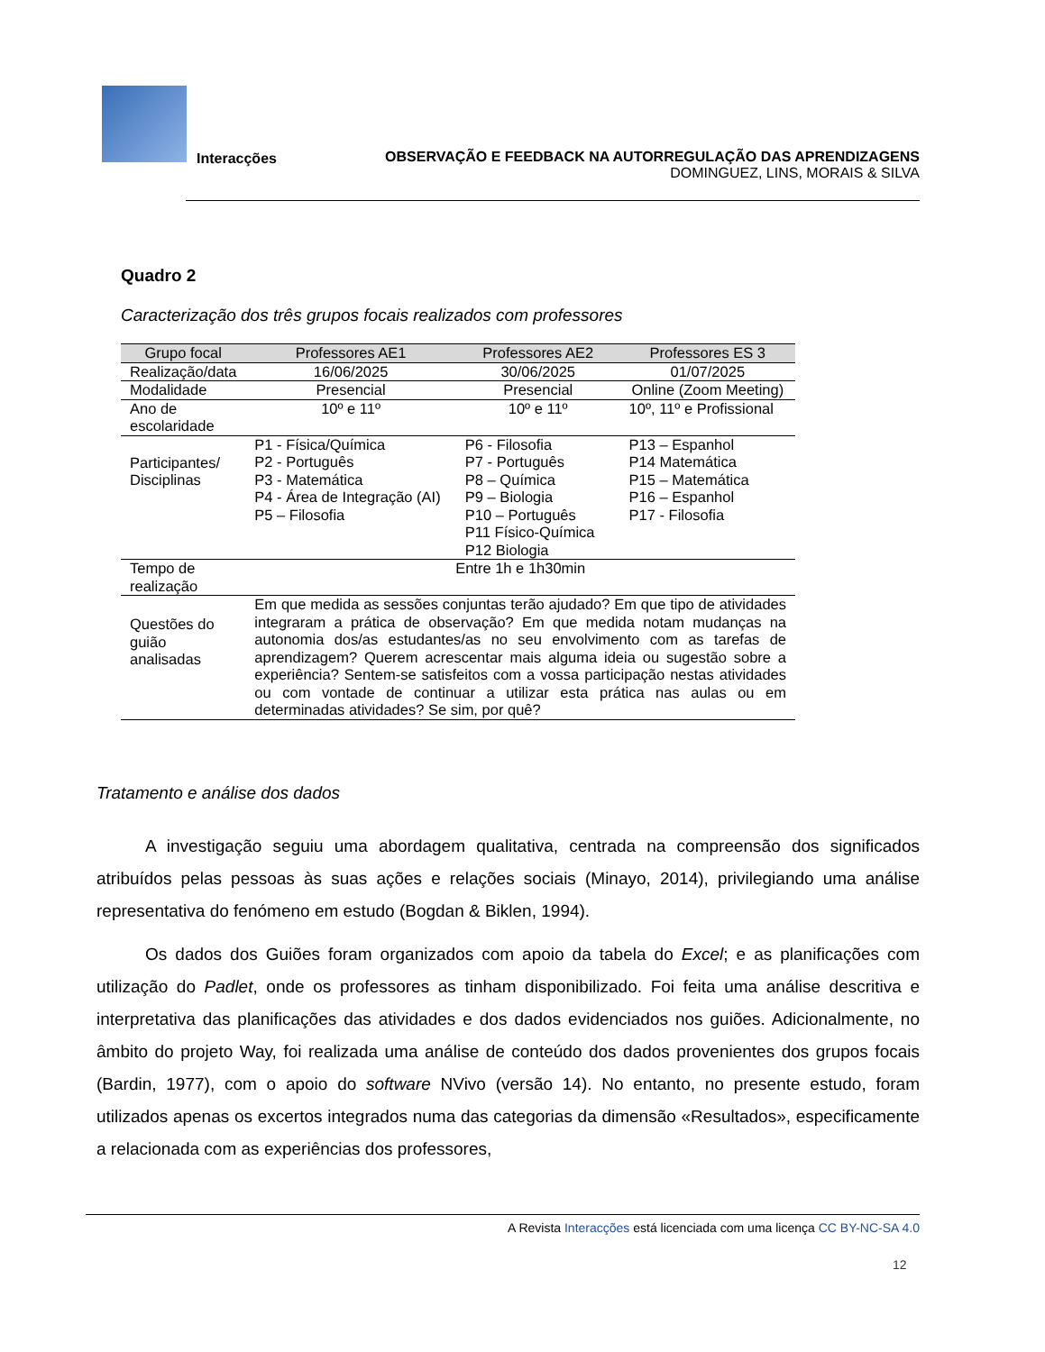Interacções
OBSERVAÇÃO E FEEDBACK NA AUTORREGULAÇÃO DAS APRENDIZAGENS
DOMINGUEZ, LINS, MORAIS & SILVA
Quadro 2
Caracterização dos três grupos focais realizados com professores
| Grupo focal | Professores AE1 | Professores AE2 | Professores ES 3 |
| --- | --- | --- | --- |
| Realização/data | 16/06/2025 | 30/06/2025 | 01/07/2025 |
| Modalidade | Presencial | Presencial | Online (Zoom Meeting) |
| Ano de escolaridade | 10º e 11º | 10º e 11º | 10º, 11º e Profissional |
| Participantes/ Disciplinas | P1 - Física/Química P2 - Português P3 - Matemática P4 - Área de Integração (AI) P5 – Filosofia | P6 - Filosofia P7 - Português P8 – Química P9 – Biologia P10 – Português P11 Físico-Química P12 Biologia | P13 – Espanhol P14 Matemática P15 – Matemática P16 – Espanhol P17 - Filosofia |
| Tempo de realização | Entre 1h e 1h30min | | |
| Questões do guião analisadas | Em que medida as sessões conjuntas terão ajudado? Em que tipo de atividades integraram a prática de observação? Em que medida notam mudanças na autonomia dos/as estudantes/as no seu envolvimento com as tarefas de aprendizagem? Querem acrescentar mais alguma ideia ou sugestão sobre a experiência? Sentem-se satisfeitos com a vossa participação nestas atividades ou com vontade de continuar a utilizar esta prática nas aulas ou em determinadas atividades? Se sim, por quê? | | |
Tratamento e análise dos dados
A investigação seguiu uma abordagem qualitativa, centrada na compreensão dos significados atribuídos pelas pessoas às suas ações e relações sociais (Minayo, 2014), privilegiando uma análise representativa do fenómeno em estudo (Bogdan & Biklen, 1994).
Os dados dos Guiões foram organizados com apoio da tabela do Excel; e as planificações com utilização do Padlet, onde os professores as tinham disponibilizado. Foi feita uma análise descritiva e interpretativa das planificações das atividades e dos dados evidenciados nos guiões. Adicionalmente, no âmbito do projeto Way, foi realizada uma análise de conteúdo dos dados provenientes dos grupos focais (Bardin, 1977), com o apoio do software NVivo (versão 14). No entanto, no presente estudo, foram utilizados apenas os excertos integrados numa das categorias da dimensão «Resultados», especificamente a relacionada com as experiências dos professores,
A Revista Interacções está licenciada com uma licença CC BY-NC-SA 4.0
12